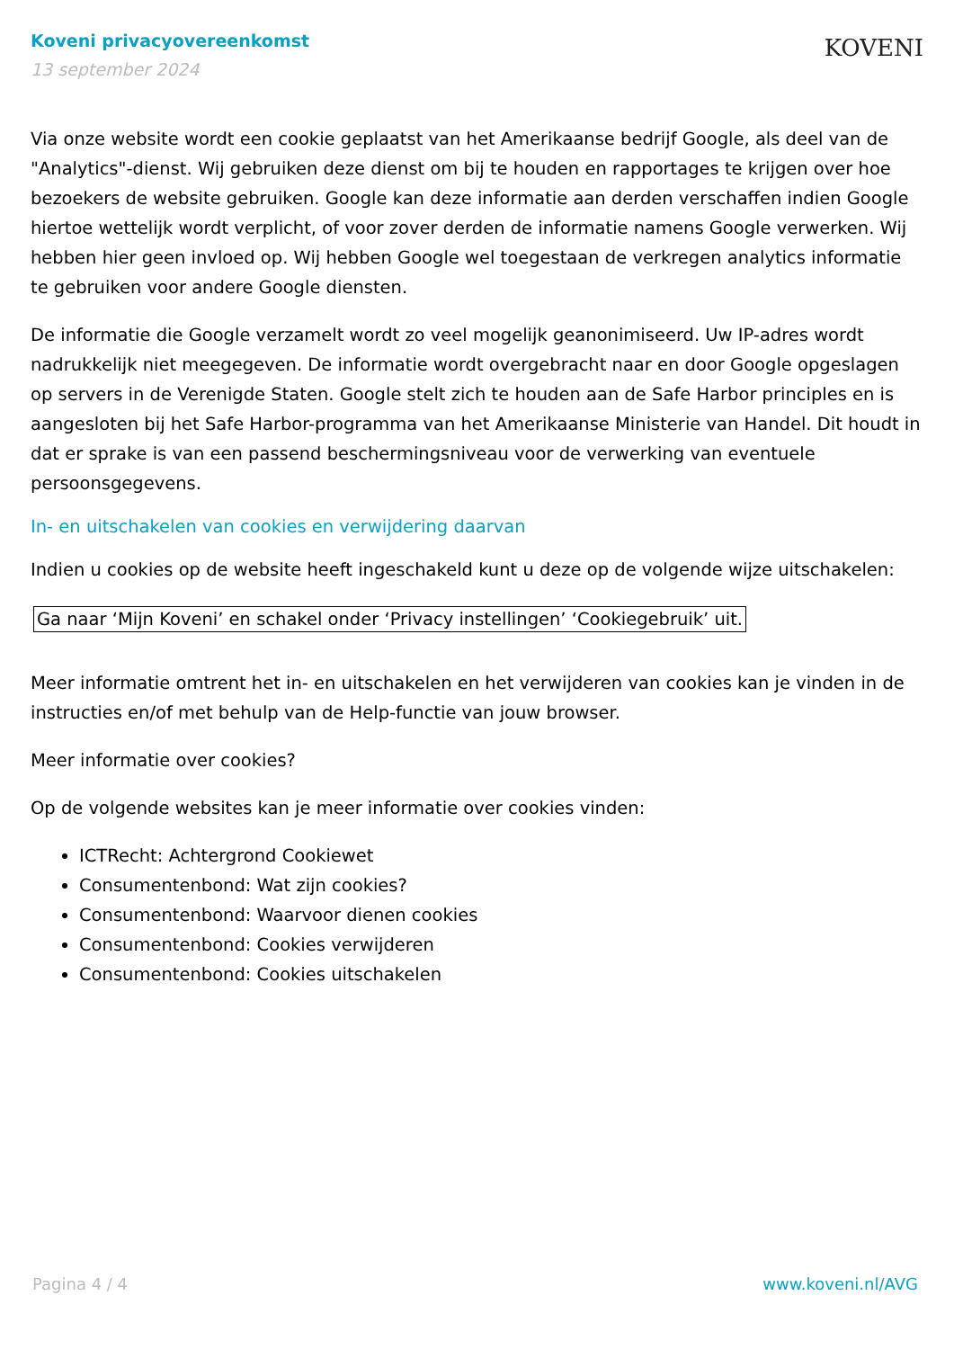Koveni privacyovereenkomst
13 september 2024
KOVENI
Via onze website wordt een cookie geplaatst van het Amerikaanse bedrijf Google, als deel van de "Analytics"-dienst. Wij gebruiken deze dienst om bij te houden en rapportages te krijgen over hoe bezoekers de website gebruiken. Google kan deze informatie aan derden verschaffen indien Google hiertoe wettelijk wordt verplicht, of voor zover derden de informatie namens Google verwerken. Wij hebben hier geen invloed op. Wij hebben Google wel toegestaan de verkregen analytics informatie te gebruiken voor andere Google diensten.
De informatie die Google verzamelt wordt zo veel mogelijk geanonimiseerd. Uw IP-adres wordt nadrukkelijk niet meegegeven. De informatie wordt overgebracht naar en door Google opgeslagen op servers in de Verenigde Staten. Google stelt zich te houden aan de Safe Harbor principles en is aangesloten bij het Safe Harbor-programma van het Amerikaanse Ministerie van Handel. Dit houdt in dat er sprake is van een passend beschermingsniveau voor de verwerking van eventuele persoonsgegevens.
In- en uitschakelen van cookies en verwijdering daarvan
Indien u cookies op de website heeft ingeschakeld kunt u deze op de volgende wijze uitschakelen:
Ga naar ‘Mijn Koveni’ en schakel onder ‘Privacy instellingen’ ‘Cookiegebruik’ uit.
Meer informatie omtrent het in- en uitschakelen en het verwijderen van cookies kan je vinden in de instructies en/of met behulp van de Help-functie van jouw browser.
Meer informatie over cookies?
Op de volgende websites kan je meer informatie over cookies vinden:
ICTRecht: Achtergrond Cookiewet
Consumentenbond: Wat zijn cookies?
Consumentenbond: Waarvoor dienen cookies
Consumentenbond: Cookies verwijderen
Consumentenbond: Cookies uitschakelen
Pagina 4 / 4 www.koveni.nl/AVG